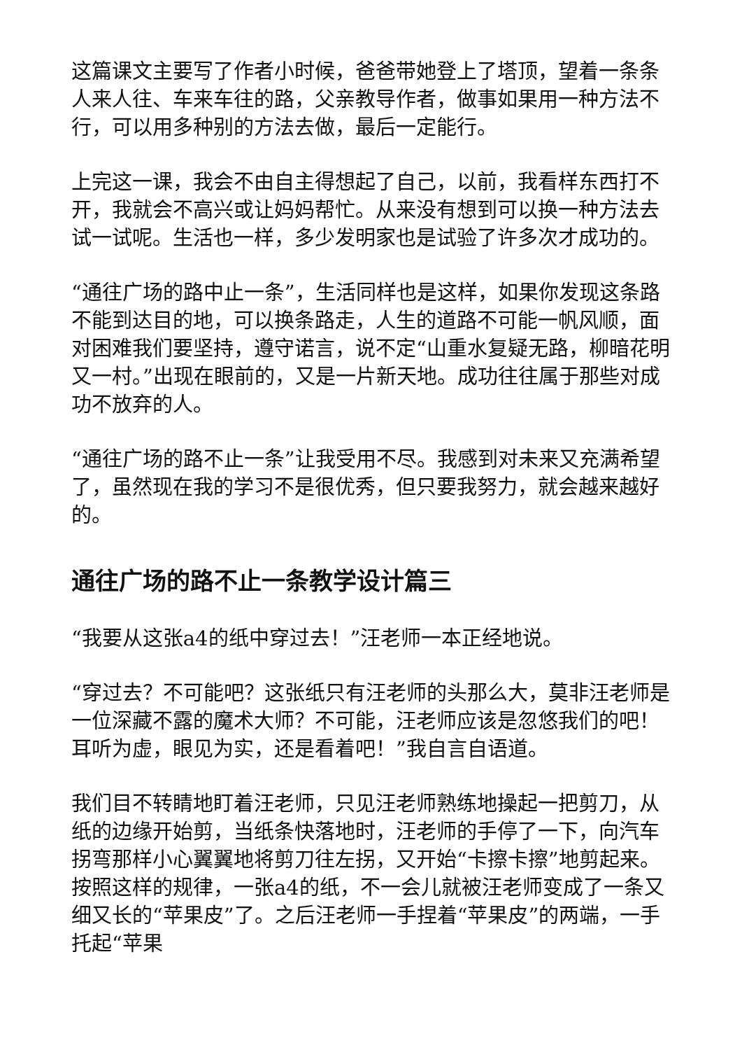这篇课文主要写了作者小时候，爸爸带她登上了塔顶，望着一条条人来人往、车来车往的路，父亲教导作者，做事如果用一种方法不行，可以用多种别的方法去做，最后一定能行。
上完这一课，我会不由自主得想起了自己，以前，我看样东西打不开，我就会不高兴或让妈妈帮忙。从来没有想到可以换一种方法去试一试呢。生活也一样，多少发明家也是试验了许多次才成功的。
“通往广场的路中止一条”，生活同样也是这样，如果你发现这条路不能到达目的地，可以换条路走，人生的道路不可能一帆风顺，面对困难我们要坚持，遵守诺言，说不定“山重水复疑无路，柳暗花明又一村。”出现在眼前的，又是一片新天地。成功往往属于那些对成功不放弃的人。
“通往广场的路不止一条”让我受用不尽。我感到对未来又充满希望了，虽然现在我的学习不是很优秀，但只要我努力，就会越来越好的。
通往广场的路不止一条教学设计篇三
“我要从这张a4的纸中穿过去！”汪老师一本正经地说。
“穿过去？不可能吧？这张纸只有汪老师的头那么大，莫非汪老师是一位深藏不露的魔术大师？不可能，汪老师应该是忽悠我们的吧！耳听为虚，眼见为实，还是看着吧！”我自言自语道。
我们目不转睛地盯着汪老师，只见汪老师熟练地操起一把剪刀，从纸的边缘开始剪，当纸条快落地时，汪老师的手停了一下，向汽车拐弯那样小心翼翼地将剪刀往左拐，又开始“卡擦卡擦”地剪起来。按照这样的规律，一张a4的纸，不一会儿就被汪老师变成了一条又细又长的“苹果皮”了。之后汪老师一手捏着“苹果皮”的两端，一手托起“苹果